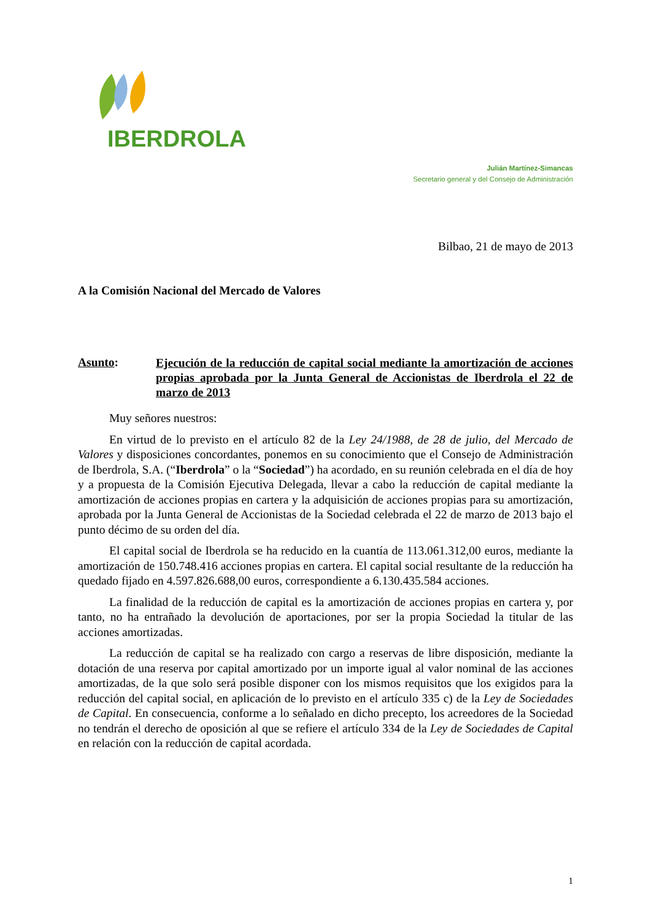IBERDROLA
Julián Martínez-Simancas
Secretario general y del Consejo de Administración
Bilbao, 21 de mayo de 2013
A la Comisión Nacional del Mercado de Valores
Asunto:
Ejecución de la reducción de capital social mediante la amortización de acciones propias aprobada por la Junta General de Accionistas de Iberdrola el 22 de marzo de 2013
Muy señores nuestros:
En virtud de lo previsto en el artículo 82 de la Ley 24/1988, de 28 de julio, del Mercado de Valores y disposiciones concordantes, ponemos en su conocimiento que el Consejo de Administración de Iberdrola, S.A. (“Iberdrola” o la “Sociedad”) ha acordado, en su reunión celebrada en el día de hoy y a propuesta de la Comisión Ejecutiva Delegada, llevar a cabo la reducción de capital mediante la amortización de acciones propias en cartera y la adquisición de acciones propias para su amortización, aprobada por la Junta General de Accionistas de la Sociedad celebrada el 22 de marzo de 2013 bajo el punto décimo de su orden del día.
El capital social de Iberdrola se ha reducido en la cuantía de 113.061.312,00 euros, mediante la amortización de 150.748.416 acciones propias en cartera. El capital social resultante de la reducción ha quedado fijado en 4.597.826.688,00 euros, correspondiente a 6.130.435.584 acciones.
La finalidad de la reducción de capital es la amortización de acciones propias en cartera y, por tanto, no ha entrañado la devolución de aportaciones, por ser la propia Sociedad la titular de las acciones amortizadas.
La reducción de capital se ha realizado con cargo a reservas de libre disposición, mediante la dotación de una reserva por capital amortizado por un importe igual al valor nominal de las acciones amortizadas, de la que solo será posible disponer con los mismos requisitos que los exigidos para la reducción del capital social, en aplicación de lo previsto en el artículo 335 c) de la Ley de Sociedades de Capital. En consecuencia, conforme a lo señalado en dicho precepto, los acreedores de la Sociedad no tendrán el derecho de oposición al que se refiere el artículo 334 de la Ley de Sociedades de Capital en relación con la reducción de capital acordada.
1